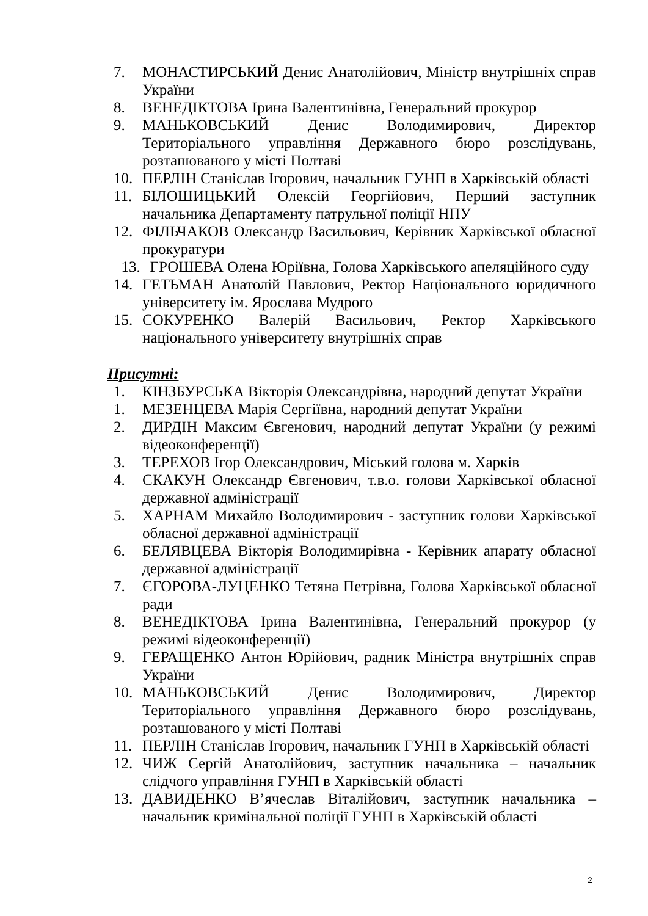7. МОНАСТИРСЬКИЙ Денис Анатолійович, Міністр внутрішніх справ України
8. ВЕНЕДІКТОВА Ірина Валентинівна, Генеральний прокурор
9. МАНЬКОВСЬКИЙ Денис Володимирович, Директор Територіального управління Державного бюро розслідувань, розташованого у місті Полтаві
10. ПЕРЛІН Станіслав Ігорович, начальник ГУНП в Харківській області
11. БІЛОШИЦЬКИЙ Олексій Георгійович, Перший заступник начальника Департаменту патрульної поліції НПУ
12. ФІЛЬЧАКОВ Олександр Васильович, Керівник Харківської обласної прокуратури
13. ГРОШЕВА Олена Юріївна, Голова Харківського апеляційного суду
14. ГЕТЬМАН Анатолій Павлович, Ректор Національного юридичного університету ім. Ярослава Мудрого
15. СОКУРЕНКО Валерій Васильович, Ректор Харківського національного університету внутрішніх справ
Присутні:
1. КІНЗБУРСЬКА Вікторія Олександрівна, народний депутат України
1. МЕЗЕНЦЕВА Марія Сергіївна, народний депутат України
2. ДИРДІН Максим Євгенович, народний депутат України (у режимі відеоконференції)
3. ТЕРЕХОВ Ігор Олександрович, Міський голова м. Харків
4. СКАКУН Олександр Євгенович, т.в.о. голови Харківської обласної державної адміністрації
5. ХАРНАМ Михайло Володимирович - заступник голови Харківської обласної державної адміністрації
6. БЕЛЯВЦЕВА Вікторія Володимирівна - Керівник апарату обласної державної адміністрації
7. ЄГОРОВА-ЛУЦЕНКО Тетяна Петрівна, Голова Харківської обласної ради
8. ВЕНЕДІКТОВА Ірина Валентинівна, Генеральний прокурор (у режимі відеоконференції)
9. ГЕРАЩЕНКО Антон Юрійович, радник Міністра внутрішніх справ України
10. МАНЬКОВСЬКИЙ Денис Володимирович, Директор Територіального управління Державного бюро розслідувань, розташованого у місті Полтаві
11. ПЕРЛІН Станіслав Ігорович, начальник ГУНП в Харківській області
12. ЧИЖ Сергій Анатолійович, заступник начальника – начальник слідчого управління ГУНП в Харківській області
13. ДАВИДЕНКО В’ячеслав Віталійович, заступник начальника – начальник кримінальної поліції ГУНП в Харківській області
2